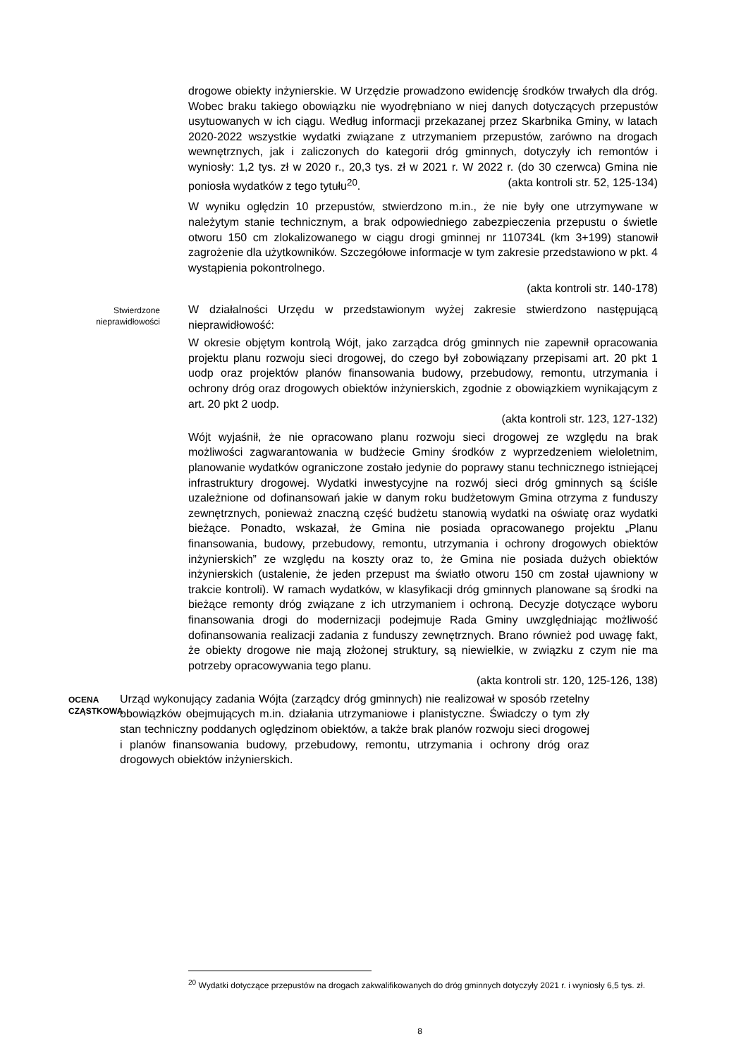drogowe obiekty inżynierskie. W Urzędzie prowadzono ewidencję środków trwałych dla dróg. Wobec braku takiego obowiązku nie wyodrębniano w niej danych dotyczących przepustów usytuowanych w ich ciągu. Według informacji przekazanej przez Skarbnika Gminy, w latach 2020-2022 wszystkie wydatki związane z utrzymaniem przepustów, zarówno na drogach wewnętrznych, jak i zaliczonych do kategorii dróg gminnych, dotyczyły ich remontów i wyniosły: 1,2 tys. zł w 2020 r., 20,3 tys. zł w 2021 r. W 2022 r. (do 30 czerwca) Gmina nie poniosła wydatków z tego tytułu<sup>20</sup>. (akta kontroli str. 52, 125-134)
W wyniku oględzin 10 przepustów, stwierdzono m.in., że nie były one utrzymywane w należytym stanie technicznym, a brak odpowiedniego zabezpieczenia przepustu o świetle otworu 150 cm zlokalizowanego w ciągu drogi gminnej nr 110734L (km 3+199) stanowił zagrożenie dla użytkowników. Szczegółowe informacje w tym zakresie przedstawiono w pkt. 4 wystąpienia pokontrolnego.
(akta kontroli str. 140-178)
Stwierdzone
nieprawidłowości
W działalności Urzędu w przedstawionym wyżej zakresie stwierdzono następującą nieprawidłowość:
W okresie objętym kontrolą Wójt, jako zarządca dróg gminnych nie zapewnił opracowania projektu planu rozwoju sieci drogowej, do czego był zobowiązany przepisami art. 20 pkt 1 uodp oraz projektów planów finansowania budowy, przebudowy, remontu, utrzymania i ochrony dróg oraz drogowych obiektów inżynierskich, zgodnie z obowiązkiem wynikającym z art. 20 pkt 2 uodp.
(akta kontroli str. 123, 127-132)
Wójt wyjaśnił, że nie opracowano planu rozwoju sieci drogowej ze względu na brak możliwości zagwarantowania w budżecie Gminy środków z wyprzedzeniem wieloletnim, planowanie wydatków ograniczone zostało jedynie do poprawy stanu technicznego istniejącej infrastruktury drogowej. Wydatki inwestycyjne na rozwój sieci dróg gminnych są ściśle uzależnione od dofinansowań jakie w danym roku budżetowym Gmina otrzyma z funduszy zewnętrznych, ponieważ znaczną część budżetu stanowią wydatki na oświatę oraz wydatki bieżące. Ponadto, wskazał, że Gmina nie posiada opracowanego projektu „Planu finansowania, budowy, przebudowy, remontu, utrzymania i ochrony drogowych obiektów inżynierskich” ze względu na koszty oraz to, że Gmina nie posiada dużych obiektów inżynierskich (ustalenie, że jeden przepust ma światło otworu 150 cm został ujawniony w trakcie kontroli). W ramach wydatków, w klasyfikacji dróg gminnych planowane są środki na bieżące remonty dróg związane z ich utrzymaniem i ochroną. Decyzje dotyczące wyboru finansowania drogi do modernizacji podejmuje Rada Gminy uwzględniając możliwość dofinansowania realizacji zadania z funduszy zewnętrznych. Brano również pod uwagę fakt, że obiekty drogowe nie mają złożonej struktury, są niewielkie, w związku z czym nie ma potrzeby opracowywania tego planu.
(akta kontroli str. 120, 125-126, 138)
OCENA CZĄSTKOWA
Urząd wykonujący zadania Wójta (zarządcy dróg gminnych) nie realizował w sposób rzetelny obowiązków obejmujących m.in. działania utrzymaniowe i planistyczne. Świadczy o tym zły stan techniczny poddanych oględzinom obiektów, a także brak planów rozwoju sieci drogowej i planów finansowania budowy, przebudowy, remontu, utrzymania i ochrony dróg oraz drogowych obiektów inżynierskich.
<sup>20</sup> Wydatki dotyczące przepustów na drogach zakwalifikowanych do dróg gminnych dotyczyły 2021 r. i wyniosły 6,5 tys. zł.
8